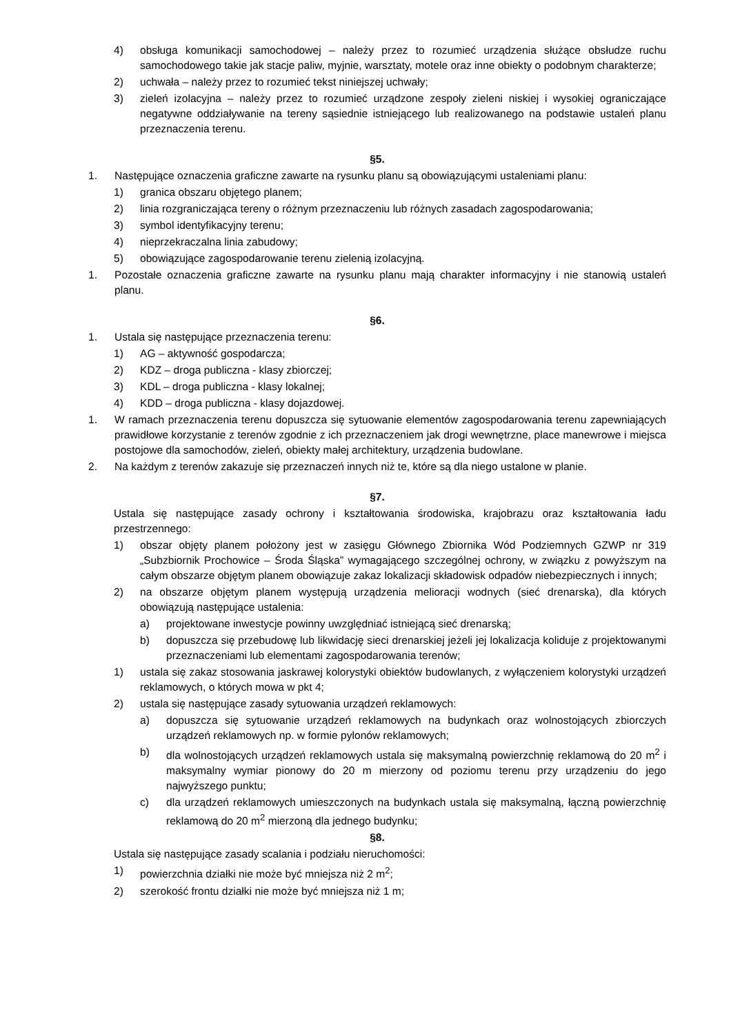4) obsługa komunikacji samochodowej – należy przez to rozumieć urządzenia służące obsłudze ruchu samochodowego takie jak stacje paliw, myjnie, warsztaty, motele oraz inne obiekty o podobnym charakterze;
2) uchwała – należy przez to rozumieć tekst niniejszej uchwały;
3) zieleń izolacyjna – należy przez to rozumieć urządzone zespoły zieleni niskiej i wysokiej ograniczające negatywne oddziaływanie na tereny sąsiednie istniejącego lub realizowanego na podstawie ustaleń planu przeznaczenia terenu.
§5.
1. Następujące oznaczenia graficzne zawarte na rysunku planu są obowiązującymi ustaleniami planu:
1) granica obszaru objętego planem;
2) linia rozgraniczająca tereny o różnym przeznaczeniu lub różnych zasadach zagospodarowania;
3) symbol identyfikacyjny terenu;
4) nieprzekraczalna linia zabudowy;
5) obowiązujące zagospodarowanie terenu zielenią izolacyjną.
1. Pozostałe oznaczenia graficzne zawarte na rysunku planu mają charakter informacyjny i nie stanowią ustaleń planu.
§6.
1. Ustala się następujące przeznaczenia terenu:
1) AG – aktywność gospodarcza;
2) KDZ – droga publiczna - klasy zbiorczej;
3) KDL – droga publiczna - klasy lokalnej;
4) KDD – droga publiczna - klasy dojazdowej.
1. W ramach przeznaczenia terenu dopuszcza się sytuowanie elementów zagospodarowania terenu zapewniających prawidłowe korzystanie z terenów zgodnie z ich przeznaczeniem jak drogi wewnętrzne, place manewrowe i miejsca postojowe dla samochodów, zieleń, obiekty małej architektury, urządzenia budowlane.
2. Na każdym z terenów zakazuje się przeznaczeń innych niż te, które są dla niego ustalone w planie.
§7.
Ustala się następujące zasady ochrony i kształtowania środowiska, krajobrazu oraz kształtowania ładu przestrzennego:
1) obszar objęty planem położony jest w zasięgu Głównego Zbiornika Wód Podziemnych GZWP nr 319 „Subzbiornik Prochowice – Środa Śląska” wymagającego szczególnej ochrony, w związku z powyższym na całym obszarze objętym planem obowiązuje zakaz lokalizacji składowisk odpadów niebezpiecznych i innych;
2) na obszarze objętym planem występują urządzenia melioracji wodnych (sieć drenarska), dla których obowiązują następujące ustalenia:
a) projektowane inwestycje powinny uwzględniać istniejącą sieć drenarską;
b) dopuszcza się przebudowę lub likwidację sieci drenarskiej jeżeli jej lokalizacja koliduje z projektowanymi przeznaczeniami lub elementami zagospodarowania terenów;
1) ustala się zakaz stosowania jaskrawej kolorystyki obiektów budowlanych, z wyłączeniem kolorystyki urządzeń reklamowych, o których mowa w pkt 4;
2) ustala się następujące zasady sytuowania urządzeń reklamowych:
a) dopuszcza się sytuowanie urządzeń reklamowych na budynkach oraz wolnostojących zbiorczych urządzeń reklamowych np. w formie pylonów reklamowych;
b) dla wolnostojących urządzeń reklamowych ustala się maksymalną powierzchnię reklamową do 20 m<sup>2</sup> i maksymalny wymiar pionowy do 20 m mierzony od poziomu terenu przy urządzeniu do jego najwyższego punktu;
c) dla urządzeń reklamowych umieszczonych na budynkach ustala się maksymalną, łączną powierzchnię reklamową do 20 m<sup>2</sup> mierzoną dla jednego budynku;
§8.
Ustala się następujące zasady scalania i podziału nieruchomości:
1) powierzchnia działki nie może być mniejsza niż 2 m<sup>2</sup>;
2) szerokość frontu działki nie może być mniejsza niż 1 m;